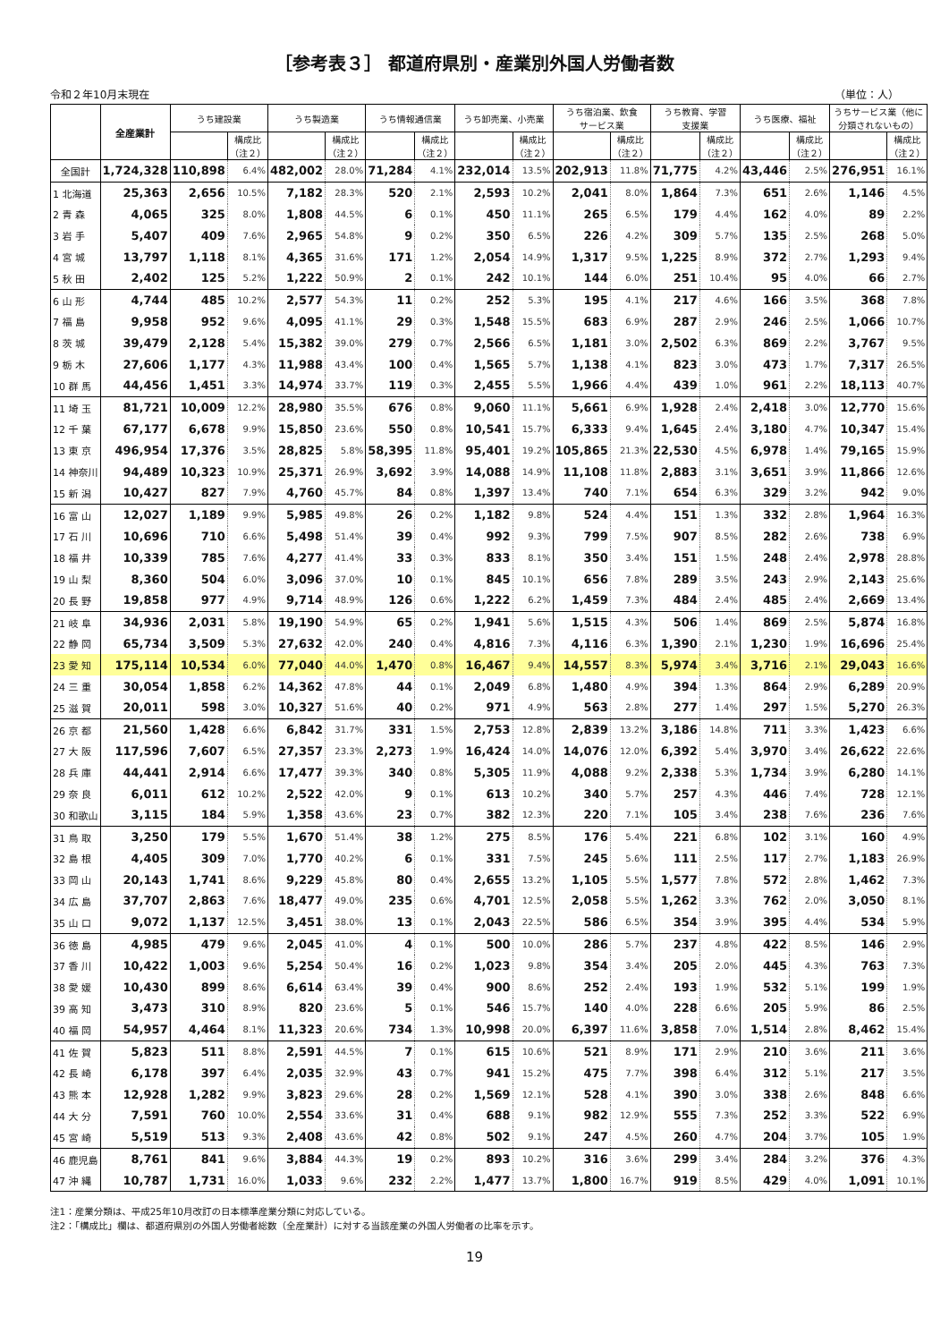［参考表３］ 都道府県別・産業別外国人労働者数
令和２年10月末現在 （単位：人）
| | 全産業計 | うち建設業 | | うち製造業 | | うち情報通信業 | | うち卸売業、小売業 | | うち宿泊業、飲食 サービス業 | | うち教育、学習 支援業 | | うち医療、福祉 | | うちサービス業（他に 分類されないもの） | |
| --- | --- | --- | --- | --- | --- | --- | --- | --- | --- | --- | --- | --- | --- | --- | --- | --- | --- |
| | | | 構成比 （注２） | | 構成比 （注２） | | 構成比 （注２） | | 構成比 （注２） | | 構成比 （注２） | | 構成比 （注２） | | 構成比 （注２） | | 構成比 （注２） |
| 全国計 | 1,724,328 | 110,898 | 6.4% | 482,002 | 28.0% | 71,284 | 4.1% | 232,014 | 13.5% | 202,913 | 11.8% | 71,775 | 4.2% | 43,446 | 2.5% | 276,951 | 16.1% |
| 1 北海道 | 25,363 | 2,656 | 10.5% | 7,182 | 28.3% | 520 | 2.1% | 2,593 | 10.2% | 2,041 | 8.0% | 1,864 | 7.3% | 651 | 2.6% | 1,146 | 4.5% |
| 2 青 森 | 4,065 | 325 | 8.0% | 1,808 | 44.5% | 6 | 0.1% | 450 | 11.1% | 265 | 6.5% | 179 | 4.4% | 162 | 4.0% | 89 | 2.2% |
| 3 岩 手 | 5,407 | 409 | 7.6% | 2,965 | 54.8% | 9 | 0.2% | 350 | 6.5% | 226 | 4.2% | 309 | 5.7% | 135 | 2.5% | 268 | 5.0% |
| 4 宮 城 | 13,797 | 1,118 | 8.1% | 4,365 | 31.6% | 171 | 1.2% | 2,054 | 14.9% | 1,317 | 9.5% | 1,225 | 8.9% | 372 | 2.7% | 1,293 | 9.4% |
| 5 秋 田 | 2,402 | 125 | 5.2% | 1,222 | 50.9% | 2 | 0.1% | 242 | 10.1% | 144 | 6.0% | 251 | 10.4% | 95 | 4.0% | 66 | 2.7% |
| 6 山 形 | 4,744 | 485 | 10.2% | 2,577 | 54.3% | 11 | 0.2% | 252 | 5.3% | 195 | 4.1% | 217 | 4.6% | 166 | 3.5% | 368 | 7.8% |
| 7 福 島 | 9,958 | 952 | 9.6% | 4,095 | 41.1% | 29 | 0.3% | 1,548 | 15.5% | 683 | 6.9% | 287 | 2.9% | 246 | 2.5% | 1,066 | 10.7% |
| 8 茨 城 | 39,479 | 2,128 | 5.4% | 15,382 | 39.0% | 279 | 0.7% | 2,566 | 6.5% | 1,181 | 3.0% | 2,502 | 6.3% | 869 | 2.2% | 3,767 | 9.5% |
| 9 栃 木 | 27,606 | 1,177 | 4.3% | 11,988 | 43.4% | 100 | 0.4% | 1,565 | 5.7% | 1,138 | 4.1% | 823 | 3.0% | 473 | 1.7% | 7,317 | 26.5% |
| 10 群 馬 | 44,456 | 1,451 | 3.3% | 14,974 | 33.7% | 119 | 0.3% | 2,455 | 5.5% | 1,966 | 4.4% | 439 | 1.0% | 961 | 2.2% | 18,113 | 40.7% |
| 11 埼 玉 | 81,721 | 10,009 | 12.2% | 28,980 | 35.5% | 676 | 0.8% | 9,060 | 11.1% | 5,661 | 6.9% | 1,928 | 2.4% | 2,418 | 3.0% | 12,770 | 15.6% |
| 12 千 葉 | 67,177 | 6,678 | 9.9% | 15,850 | 23.6% | 550 | 0.8% | 10,541 | 15.7% | 6,333 | 9.4% | 1,645 | 2.4% | 3,180 | 4.7% | 10,347 | 15.4% |
| 13 東 京 | 496,954 | 17,376 | 3.5% | 28,825 | 5.8% | 58,395 | 11.8% | 95,401 | 19.2% | 105,865 | 21.3% | 22,530 | 4.5% | 6,978 | 1.4% | 79,165 | 15.9% |
| 14 神奈川 | 94,489 | 10,323 | 10.9% | 25,371 | 26.9% | 3,692 | 3.9% | 14,088 | 14.9% | 11,108 | 11.8% | 2,883 | 3.1% | 3,651 | 3.9% | 11,866 | 12.6% |
| 15 新 潟 | 10,427 | 827 | 7.9% | 4,760 | 45.7% | 84 | 0.8% | 1,397 | 13.4% | 740 | 7.1% | 654 | 6.3% | 329 | 3.2% | 942 | 9.0% |
| 16 富 山 | 12,027 | 1,189 | 9.9% | 5,985 | 49.8% | 26 | 0.2% | 1,182 | 9.8% | 524 | 4.4% | 151 | 1.3% | 332 | 2.8% | 1,964 | 16.3% |
| 17 石 川 | 10,696 | 710 | 6.6% | 5,498 | 51.4% | 39 | 0.4% | 992 | 9.3% | 799 | 7.5% | 907 | 8.5% | 282 | 2.6% | 738 | 6.9% |
| 18 福 井 | 10,339 | 785 | 7.6% | 4,277 | 41.4% | 33 | 0.3% | 833 | 8.1% | 350 | 3.4% | 151 | 1.5% | 248 | 2.4% | 2,978 | 28.8% |
| 19 山 梨 | 8,360 | 504 | 6.0% | 3,096 | 37.0% | 10 | 0.1% | 845 | 10.1% | 656 | 7.8% | 289 | 3.5% | 243 | 2.9% | 2,143 | 25.6% |
| 20 長 野 | 19,858 | 977 | 4.9% | 9,714 | 48.9% | 126 | 0.6% | 1,222 | 6.2% | 1,459 | 7.3% | 484 | 2.4% | 485 | 2.4% | 2,669 | 13.4% |
| 21 岐 阜 | 34,936 | 2,031 | 5.8% | 19,190 | 54.9% | 65 | 0.2% | 1,941 | 5.6% | 1,515 | 4.3% | 506 | 1.4% | 869 | 2.5% | 5,874 | 16.8% |
| 22 静 岡 | 65,734 | 3,509 | 5.3% | 27,632 | 42.0% | 240 | 0.4% | 4,816 | 7.3% | 4,116 | 6.3% | 1,390 | 2.1% | 1,230 | 1.9% | 16,696 | 25.4% |
| 23 愛 知 | 175,114 | 10,534 | 6.0% | 77,040 | 44.0% | 1,470 | 0.8% | 16,467 | 9.4% | 14,557 | 8.3% | 5,974 | 3.4% | 3,716 | 2.1% | 29,043 | 16.6% |
| 24 三 重 | 30,054 | 1,858 | 6.2% | 14,362 | 47.8% | 44 | 0.1% | 2,049 | 6.8% | 1,480 | 4.9% | 394 | 1.3% | 864 | 2.9% | 6,289 | 20.9% |
| 25 滋 賀 | 20,011 | 598 | 3.0% | 10,327 | 51.6% | 40 | 0.2% | 971 | 4.9% | 563 | 2.8% | 277 | 1.4% | 297 | 1.5% | 5,270 | 26.3% |
| 26 京 都 | 21,560 | 1,428 | 6.6% | 6,842 | 31.7% | 331 | 1.5% | 2,753 | 12.8% | 2,839 | 13.2% | 3,186 | 14.8% | 711 | 3.3% | 1,423 | 6.6% |
| 27 大 阪 | 117,596 | 7,607 | 6.5% | 27,357 | 23.3% | 2,273 | 1.9% | 16,424 | 14.0% | 14,076 | 12.0% | 6,392 | 5.4% | 3,970 | 3.4% | 26,622 | 22.6% |
| 28 兵 庫 | 44,441 | 2,914 | 6.6% | 17,477 | 39.3% | 340 | 0.8% | 5,305 | 11.9% | 4,088 | 9.2% | 2,338 | 5.3% | 1,734 | 3.9% | 6,280 | 14.1% |
| 29 奈 良 | 6,011 | 612 | 10.2% | 2,522 | 42.0% | 9 | 0.1% | 613 | 10.2% | 340 | 5.7% | 257 | 4.3% | 446 | 7.4% | 728 | 12.1% |
| 30 和歌山 | 3,115 | 184 | 5.9% | 1,358 | 43.6% | 23 | 0.7% | 382 | 12.3% | 220 | 7.1% | 105 | 3.4% | 238 | 7.6% | 236 | 7.6% |
| 31 鳥 取 | 3,250 | 179 | 5.5% | 1,670 | 51.4% | 38 | 1.2% | 275 | 8.5% | 176 | 5.4% | 221 | 6.8% | 102 | 3.1% | 160 | 4.9% |
| 32 島 根 | 4,405 | 309 | 7.0% | 1,770 | 40.2% | 6 | 0.1% | 331 | 7.5% | 245 | 5.6% | 111 | 2.5% | 117 | 2.7% | 1,183 | 26.9% |
| 33 岡 山 | 20,143 | 1,741 | 8.6% | 9,229 | 45.8% | 80 | 0.4% | 2,655 | 13.2% | 1,105 | 5.5% | 1,577 | 7.8% | 572 | 2.8% | 1,462 | 7.3% |
| 34 広 島 | 37,707 | 2,863 | 7.6% | 18,477 | 49.0% | 235 | 0.6% | 4,701 | 12.5% | 2,058 | 5.5% | 1,262 | 3.3% | 762 | 2.0% | 3,050 | 8.1% |
| 35 山 口 | 9,072 | 1,137 | 12.5% | 3,451 | 38.0% | 13 | 0.1% | 2,043 | 22.5% | 586 | 6.5% | 354 | 3.9% | 395 | 4.4% | 534 | 5.9% |
| 36 徳 島 | 4,985 | 479 | 9.6% | 2,045 | 41.0% | 4 | 0.1% | 500 | 10.0% | 286 | 5.7% | 237 | 4.8% | 422 | 8.5% | 146 | 2.9% |
| 37 香 川 | 10,422 | 1,003 | 9.6% | 5,254 | 50.4% | 16 | 0.2% | 1,023 | 9.8% | 354 | 3.4% | 205 | 2.0% | 445 | 4.3% | 763 | 7.3% |
| 38 愛 媛 | 10,430 | 899 | 8.6% | 6,614 | 63.4% | 39 | 0.4% | 900 | 8.6% | 252 | 2.4% | 193 | 1.9% | 532 | 5.1% | 199 | 1.9% |
| 39 高 知 | 3,473 | 310 | 8.9% | 820 | 23.6% | 5 | 0.1% | 546 | 15.7% | 140 | 4.0% | 228 | 6.6% | 205 | 5.9% | 86 | 2.5% |
| 40 福 岡 | 54,957 | 4,464 | 8.1% | 11,323 | 20.6% | 734 | 1.3% | 10,998 | 20.0% | 6,397 | 11.6% | 3,858 | 7.0% | 1,514 | 2.8% | 8,462 | 15.4% |
| 41 佐 賀 | 5,823 | 511 | 8.8% | 2,591 | 44.5% | 7 | 0.1% | 615 | 10.6% | 521 | 8.9% | 171 | 2.9% | 210 | 3.6% | 211 | 3.6% |
| 42 長 崎 | 6,178 | 397 | 6.4% | 2,035 | 32.9% | 43 | 0.7% | 941 | 15.2% | 475 | 7.7% | 398 | 6.4% | 312 | 5.1% | 217 | 3.5% |
| 43 熊 本 | 12,928 | 1,282 | 9.9% | 3,823 | 29.6% | 28 | 0.2% | 1,569 | 12.1% | 528 | 4.1% | 390 | 3.0% | 338 | 2.6% | 848 | 6.6% |
| 44 大 分 | 7,591 | 760 | 10.0% | 2,554 | 33.6% | 31 | 0.4% | 688 | 9.1% | 982 | 12.9% | 555 | 7.3% | 252 | 3.3% | 522 | 6.9% |
| 45 宮 崎 | 5,519 | 513 | 9.3% | 2,408 | 43.6% | 42 | 0.8% | 502 | 9.1% | 247 | 4.5% | 260 | 4.7% | 204 | 3.7% | 105 | 1.9% |
| 46 鹿児島 | 8,761 | 841 | 9.6% | 3,884 | 44.3% | 19 | 0.2% | 893 | 10.2% | 316 | 3.6% | 299 | 3.4% | 284 | 3.2% | 376 | 4.3% |
| 47 沖 縄 | 10,787 | 1,731 | 16.0% | 1,033 | 9.6% | 232 | 2.2% | 1,477 | 13.7% | 1,800 | 16.7% | 919 | 8.5% | 429 | 4.0% | 1,091 | 10.1% |
注1：産業分類は、平成25年10月改訂の日本標準産業分類に対応している。
注2：「構成比」欄は、都道府県別の外国人労働者総数（全産業計）に対する当該産業の外国人労働者の比率を示す。
19